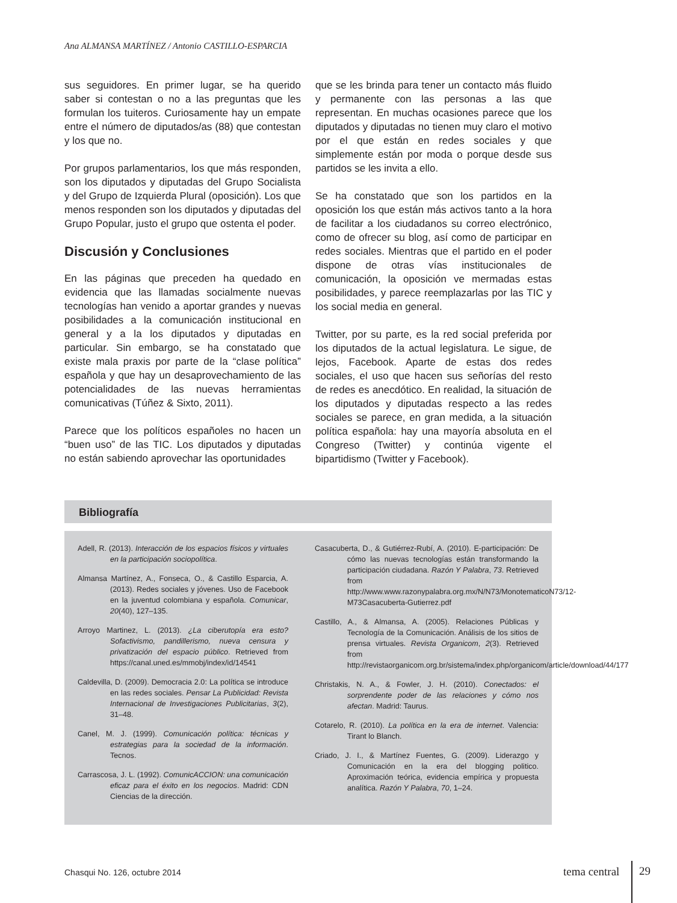Ana ALMANSA MARTÍNEZ / Antonio CASTILLO-ESPARCIA
sus seguidores. En primer lugar, se ha querido saber si contestan o no a las preguntas que les formulan los tuiteros. Curiosamente hay un empate entre el número de diputados/as (88) que contestan y los que no.
Por grupos parlamentarios, los que más responden, son los diputados y diputadas del Grupo Socialista y del Grupo de Izquierda Plural (oposición). Los que menos responden son los diputados y diputadas del Grupo Popular, justo el grupo que ostenta el poder.
Discusión y Conclusiones
En las páginas que preceden ha quedado en evidencia que las llamadas socialmente nuevas tecnologías han venido a aportar grandes y nuevas posibilidades a la comunicación institucional en general y a la los diputados y diputadas en particular. Sin embargo, se ha constatado que existe mala praxis por parte de la “clase política” española y que hay un desaprovechamiento de las potencialidades de las nuevas herramientas comunicativas (Túñez & Sixto, 2011).
Parece que los políticos españoles no hacen un “buen uso” de las TIC. Los diputados y diputadas no están sabiendo aprovechar las oportunidades
que se les brinda para tener un contacto más fluido y permanente con las personas a las que representan. En muchas ocasiones parece que los diputados y diputadas no tienen muy claro el motivo por el que están en redes sociales y que simplemente están por moda o porque desde sus partidos se les invita a ello.
Se ha constatado que son los partidos en la oposición los que están más activos tanto a la hora de facilitar a los ciudadanos su correo electrónico, como de ofrecer su blog, así como de participar en redes sociales. Mientras que el partido en el poder dispone de otras vías institucionales de comunicación, la oposición ve mermadas estas posibilidades, y parece reemplazarlas por las TIC y los social media en general.
Twitter, por su parte, es la red social preferida por los diputados de la actual legislatura. Le sigue, de lejos, Facebook. Aparte de estas dos redes sociales, el uso que hacen sus señorías del resto de redes es anecdótico. En realidad, la situación de los diputados y diputadas respecto a las redes sociales se parece, en gran medida, a la situación política española: hay una mayoría absoluta en el Congreso (Twitter) y continúa vigente el bipartidismo (Twitter y Facebook).
Bibliografía
Adell, R. (2013). Interacción de los espacios físicos y virtuales en la participación sociopolítica.
Almansa Martínez, A., Fonseca, O., & Castillo Esparcia, A. (2013). Redes sociales y jóvenes. Uso de Facebook en la juventud colombiana y española. Comunicar, 20(40), 127–135.
Arroyo Martinez, L. (2013). ¿La ciberutopía era esto? Sofactivismo, pandillerismo, nueva censura y privatización del espacio público. Retrieved from https://canal.uned.es/mmobj/index/id/14541
Caldevilla, D. (2009). Democracia 2.0: La política se introduce en las redes sociales. Pensar La Publicidad: Revista Internacional de Investigaciones Publicitarias, 3(2), 31–48.
Canel, M. J. (1999). Comunicación política: técnicas y estrategias para la sociedad de la información. Tecnos.
Carrascosa, J. L. (1992). ComunicACCION: una comunicación eficaz para el éxito en los negocios. Madrid: CDN Ciencias de la dirección.
Casacuberta, D., & Gutiérrez-Rubí, A. (2010). E-participación: De cómo las nuevas tecnologías están transformando la participación ciudadana. Razón Y Palabra, 73. Retrieved from http://www.www.razonypalabra.org.mx/N/N73/MonotematicoN73/12-M73Casacuberta-Gutierrez.pdf
Castillo, A., & Almansa, A. (2005). Relaciones Públicas y Tecnología de la Comunicación. Análisis de los sitios de prensa virtuales. Revista Organicom, 2(3). Retrieved from http://revistaorganicom.org.br/sistema/index.php/organicom/article/download/44/177
Christakis, N. A., & Fowler, J. H. (2010). Conectados: el sorprendente poder de las relaciones y cómo nos afectan. Madrid: Taurus.
Cotarelo, R. (2010). La política en la era de internet. Valencia: Tirant lo Blanch.
Criado, J. I., & Martínez Fuentes, G. (2009). Liderazgo y Comunicación en la era del blogging politico. Aproximación teórica, evidencia empírica y propuesta analítica. Razón Y Palabra, 70, 1–24.
Chasqui No. 126, octubre 2014 tema central 29